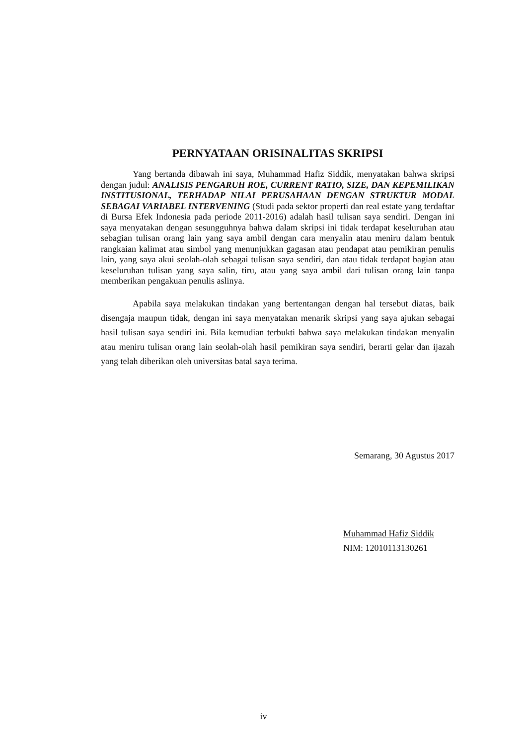PERNYATAAN ORISINALITAS SKRIPSI
Yang bertanda dibawah ini saya, Muhammad Hafiz Siddik, menyatakan bahwa skripsi dengan judul: ANALISIS PENGARUH ROE, CURRENT RATIO, SIZE, DAN KEPEMILIKAN INSTITUSIONAL, TERHADAP NILAI PERUSAHAAN DENGAN STRUKTUR MODAL SEBAGAI VARIABEL INTERVENING (Studi pada sektor properti dan real estate yang terdaftar di Bursa Efek Indonesia pada periode 2011-2016) adalah hasil tulisan saya sendiri. Dengan ini saya menyatakan dengan sesungguhnya bahwa dalam skripsi ini tidak terdapat keseluruhan atau sebagian tulisan orang lain yang saya ambil dengan cara menyalin atau meniru dalam bentuk rangkaian kalimat atau simbol yang menunjukkan gagasan atau pendapat atau pemikiran penulis lain, yang saya akui seolah-olah sebagai tulisan saya sendiri, dan atau tidak terdapat bagian atau keseluruhan tulisan yang saya salin, tiru, atau yang saya ambil dari tulisan orang lain tanpa memberikan pengakuan penulis aslinya.
Apabila saya melakukan tindakan yang bertentangan dengan hal tersebut diatas, baik disengaja maupun tidak, dengan ini saya menyatakan menarik skripsi yang saya ajukan sebagai hasil tulisan saya sendiri ini. Bila kemudian terbukti bahwa saya melakukan tindakan menyalin atau meniru tulisan orang lain seolah-olah hasil pemikiran saya sendiri, berarti gelar dan ijazah yang telah diberikan oleh universitas batal saya terima.
Semarang, 30 Agustus 2017
Muhammad Hafiz Siddik
NIM: 12010113130261
iv